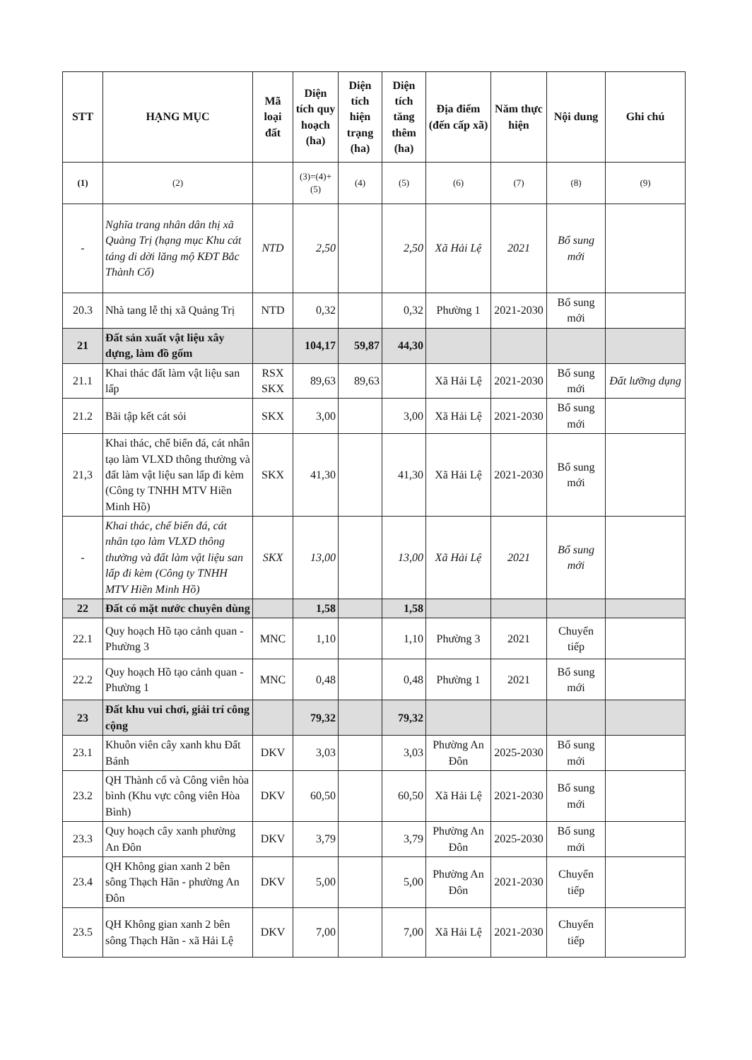| STT | HẠNG MỤC | Mã loại đất | Diện tích quy hoạch (ha) | Diện tích hiện trạng (ha) | Diện tích tăng thêm (ha) | Địa điểm (đến cấp xã) | Năm thực hiện | Nội dung | Ghi chú |
| --- | --- | --- | --- | --- | --- | --- | --- | --- | --- |
| (1) | (2) | | (3)=(4)+(5) | (4) | (5) | (6) | (7) | (8) | (9) |
| - | Nghĩa trang nhân dân thị xã Quảng Trị (hạng mục Khu cát táng di dời lăng mộ KĐT Bắc Thành Cổ) | NTD | 2,50 | | 2,50 | Xã Hải Lệ | 2021 | Bổ sung mới | |
| 20.3 | Nhà tang lễ thị xã Quảng Trị | NTD | 0,32 | | 0,32 | Phường 1 | 2021-2030 | Bổ sung mới | |
| 21 | Đất sản xuất vật liệu xây dựng, làm đồ gốm | | 104,17 | 59,87 | 44,30 | | | | |
| 21.1 | Khai thác đất làm vật liệu san lấp | RSX SKX | 89,63 | 89,63 | | Xã Hải Lệ | 2021-2030 | Bổ sung mới | Đất lưỡng dụng |
| 21.2 | Bãi tập kết cát sỏi | SKX | 3,00 | | 3,00 | Xã Hải Lệ | 2021-2030 | Bổ sung mới | |
| 21,3 | Khai thác, chế biến đá, cát nhân tạo làm VLXD thông thường và đất làm vật liệu san lấp đi kèm (Công ty TNHH MTV Hiền Minh Hồ) | SKX | 41,30 | | 41,30 | Xã Hải Lệ | 2021-2030 | Bổ sung mới | |
| - | Khai thác, chế biến đá, cát nhân tạo làm VLXD thông thường và đất làm vật liệu san lấp đi kèm (Công ty TNHH MTV Hiền Minh Hồ) | SKX | 13,00 | | 13,00 | Xã Hải Lệ | 2021 | Bổ sung mới | |
| 22 | Đất có mặt nước chuyên dùng | | 1,58 | | 1,58 | | | | |
| 22.1 | Quy hoạch Hồ tạo cảnh quan - Phường 3 | MNC | 1,10 | | 1,10 | Phường 3 | 2021 | Chuyển tiếp | |
| 22.2 | Quy hoạch Hồ tạo cảnh quan - Phường 1 | MNC | 0,48 | | 0,48 | Phường 1 | 2021 | Bổ sung mới | |
| 23 | Đất khu vui chơi, giải trí công cộng | | 79,32 | | 79,32 | | | | |
| 23.1 | Khuôn viên cây xanh khu Đất Bánh | DKV | 3,03 | | 3,03 | Phường An Đôn | 2025-2030 | Bổ sung mới | |
| 23.2 | QH Thành cổ và Công viên hòa bình (Khu vực công viên Hòa Bình) | DKV | 60,50 | | 60,50 | Xã Hải Lệ | 2021-2030 | Bổ sung mới | |
| 23.3 | Quy hoạch cây xanh phường An Đôn | DKV | 3,79 | | 3,79 | Phường An Đôn | 2025-2030 | Bổ sung mới | |
| 23.4 | QH Không gian xanh 2 bên sông Thạch Hãn - phường An Đôn | DKV | 5,00 | | 5,00 | Phường An Đôn | 2021-2030 | Chuyển tiếp | |
| 23.5 | QH Không gian xanh 2 bên sông Thạch Hãn - xã Hải Lệ | DKV | 7,00 | | 7,00 | Xã Hải Lệ | 2021-2030 | Chuyển tiếp | |